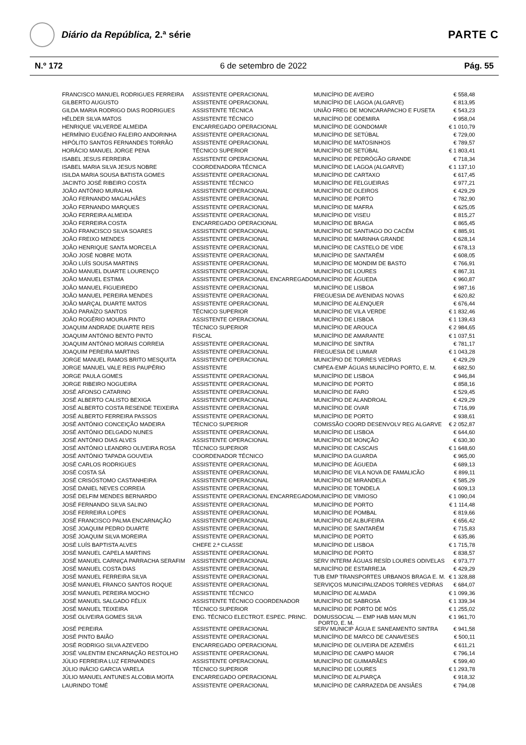Diário da República, 2.ª série
PARTE C
N.º 172 6 de setembro de 2022 Pág. 55
| FRANCISCO MANUEL RODRIGUES FERREIRA | ASSISTENTE OPERACIONAL | MUNICÍPIO DE AVEIRO | € 558,48 |
| GILBERTO AUGUSTO | ASSISTENTE OPERACIONAL | MUNICÍPIO DE LAGOA (ALGARVE) | € 813,95 |
| GILDA MARIA RODRIGO DIAS RODRIGUES | ASSISTENTE TÉCNICA | UNIÃO FREG DE MONCARAPACHO E FUSETA | € 543,23 |
| HÉLDER SILVA MATOS | ASSISTENTE TÉCNICO | MUNICÍPIO DE ODEMIRA | € 958,04 |
| HENRIQUE VALVERDE ALMEIDA | ENCARREGADO OPERACIONAL | MUNICÍPIO DE GONDOMAR | € 1 010,79 |
| HERMÍNIO EUGÉNIO FALEIRO ANDORINHA | ASSISTENTE OPERACIONAL | MUNICÍPIO DE SETÚBAL | € 729,00 |
| HIPÓLITO SANTOS FERNANDES TORRÃO | ASSISTENTE OPERACIONAL | MUNICÍPIO DE MATOSINHOS | € 789,57 |
| HORÁCIO MANUEL JORGE PENA | TÉCNICO SUPERIOR | MUNICÍPIO DE SETÚBAL | € 1 803,41 |
| ISABEL JESUS FERREIRA | ASSISTENTE OPERACIONAL | MUNICÍPIO DE PEDRÓGÃO GRANDE | € 718,34 |
| ISABEL MARIA SILVA JESUS NOBRE | COORDENADORA TÉCNICA | MUNICÍPIO DE LAGOA (ALGARVE) | € 1 137,10 |
| ISILDA MARIA SOUSA BATISTA GOMES | ASSISTENTE OPERACIONAL | MUNICÍPIO DE CARTAXO | € 617,45 |
| JACINTO JOSÉ RIBEIRO COSTA | ASSISTENTE TÉCNICO | MUNICÍPIO DE FELGUEIRAS | € 977,21 |
| JOÃO ANTÓNIO MURALHA | ASSISTENTE OPERACIONAL | MUNICÍPIO DE OLEIROS | € 429,29 |
| JOÃO FERNANDO MAGALHÃES | ASSISTENTE OPERACIONAL | MUNICÍPIO DE PORTO | € 782,90 |
| JOÃO FERNANDO MARQUES | ASSISTENTE OPERACIONAL | MUNICÍPIO DE MAFRA | € 625,05 |
| JOÃO FERREIRA ALMEIDA | ASSISTENTE OPERACIONAL | MUNICÍPIO DE VISEU | € 815,27 |
| JOÃO FERREIRA COSTA | ENCARREGADO OPERACIONAL | MUNICÍPIO DE BRAGA | € 865,45 |
| JOÃO FRANCISCO SILVA SOARES | ASSISTENTE OPERACIONAL | MUNICÍPIO DE SANTIAGO DO CACÉM | € 885,91 |
| JOÃO FREIXO MENDES | ASSISTENTE OPERACIONAL | MUNICÍPIO DE MARINHA GRANDE | € 628,14 |
| JOÃO HENRIQUE SANTA MORCELA | ASSISTENTE OPERACIONAL | MUNICÍPIO DE CASTELO DE VIDE | € 678,13 |
| JOÃO JOSÉ NOBRE MOTA | ASSISTENTE OPERACIONAL | MUNICÍPIO DE SANTARÉM | € 608,05 |
| JOÃO LUÍS SOUSA MARTINS | ASSISTENTE OPERACIONAL | MUNICÍPIO DE MONDIM DE BASTO | € 766,91 |
| JOÃO MANUEL DUARTE LOURENÇO | ASSISTENTE OPERACIONAL | MUNICÍPIO DE LOURES | € 867,31 |
| JOÃO MANUEL ESTIMA | ASSISTENTE OPERACIONAL ENCARREGADO | MUNICÍPIO DE ÁGUEDA | € 960,87 |
| JOÃO MANUEL FIGUEIREDO | ASSISTENTE OPERACIONAL | MUNICÍPIO DE LISBOA | € 987,16 |
| JOÃO MANUEL PEREIRA MENDES | ASSISTENTE OPERACIONAL | FREGUESIA DE AVENIDAS NOVAS | € 620,82 |
| JOÃO MARÇAL DUARTE MATOS | ASSISTENTE OPERACIONAL | MUNICÍPIO DE ALENQUER | € 676,44 |
| JOÃO PARAÍZO SANTOS | TÉCNICO SUPERIOR | MUNICÍPIO DE VILA VERDE | € 1 832,46 |
| JOÃO ROGÉRIO MOURA PINTO | ASSISTENTE OPERACIONAL | MUNICÍPIO DE LISBOA | € 1 139,43 |
| JOAQUIM ANDRADE DUARTE REIS | TÉCNICO SUPERIOR | MUNICÍPIO DE AROUCA | € 2 984,65 |
| JOAQUIM ANTÓNIO BENTO PINTO | FISCAL | MUNICÍPIO DE AMARANTE | € 1 037,51 |
| JOAQUIM ANTÓNIO MORAIS CORREIA | ASSISTENTE OPERACIONAL | MUNICÍPIO DE SINTRA | € 781,17 |
| JOAQUIM PEREIRA MARTINS | ASSISTENTE OPERACIONAL | FREGUESIA DE LUMIAR | € 1 043,28 |
| JORGE MANUEL RAMOS BRITO MESQUITA | ASSISTENTE OPERACIONAL | MUNICÍPIO DE TORRES VEDRAS | € 429,29 |
| JORGE MANUEL VALE REIS PAUPÉRIO | ASSISTENTE | CMPEA-EMP ÁGUAS MUNICÍPIO PORTO, E. M. | € 682,50 |
| JORGE PAULA GOMES | ASSISTENTE OPERACIONAL | MUNICÍPIO DE LISBOA | € 946,84 |
| JORGE RIBEIRO NOGUEIRA | ASSISTENTE OPERACIONAL | MUNICÍPIO DE PORTO | € 858,16 |
| JOSÉ AFONSO CATARINO | ASSISTENTE OPERACIONAL | MUNICÍPIO DE FARO | € 529,45 |
| JOSÉ ALBERTO CALISTO BEXIGA | ASSISTENTE OPERACIONAL | MUNICÍPIO DE ALANDROAL | € 429,29 |
| JOSÉ ALBERTO COSTA RESENDE TEIXEIRA | ASSISTENTE OPERACIONAL | MUNICÍPIO DE OVAR | € 716,99 |
| JOSÉ ALBERTO FERREIRA PASSOS | ASSISTENTE OPERACIONAL | MUNICÍPIO DE PORTO | € 938,61 |
| JOSÉ ANTÓNIO CONCEIÇÃO MADEIRA | TÉCNICO SUPERIOR | COMISSÃO COORD DESENVOLV REG ALGARVE | € 2 052,87 |
| JOSÉ ANTÓNIO DELGADO NUNES | ASSISTENTE OPERACIONAL | MUNICÍPIO DE LISBOA | € 644,60 |
| JOSÉ ANTÓNIO DIAS ALVES | ASSISTENTE OPERACIONAL | MUNICÍPIO DE MONÇÃO | € 630,30 |
| JOSÉ ANTÓNIO LEANDRO OLIVEIRA ROSA | TÉCNICO SUPERIOR | MUNICÍPIO DE CASCAIS | € 1 648,60 |
| JOSÉ ANTÓNIO TAPADA GOUVEIA | COORDENADOR TÉCNICO | MUNICÍPIO DA GUARDA | € 965,00 |
| JOSÉ CARLOS RODRIGUES | ASSISTENTE OPERACIONAL | MUNICÍPIO DE ÁGUEDA | € 689,13 |
| JOSÉ COSTA SÁ | ASSISTENTE OPERACIONAL | MUNICÍPIO DE VILA NOVA DE FAMALICÃO | € 899,11 |
| JOSÉ CRISÓSTOMO CASTANHEIRA | ASSISTENTE OPERACIONAL | MUNICÍPIO DE MIRANDELA | € 585,29 |
| JOSÉ DANIEL NEVES CORREIA | ASSISTENTE OPERACIONAL | MUNICÍPIO DE TONDELA | € 609,13 |
| JOSÉ DELFIM MENDES BERNARDO | ASSISTENTE OPERACIONAL ENCARREGADO | MUNICÍPIO DE VIMIOSO | € 1 090,04 |
| JOSÉ FERNANDO SILVA SALINO | ASSISTENTE OPERACIONAL | MUNICÍPIO DE PORTO | € 1 114,48 |
| JOSÉ FERREIRA LOPES | ASSISTENTE OPERACIONAL | MUNICÍPIO DE POMBAL | € 819,66 |
| JOSÉ FRANCISCO PALMA ENCARNAÇÃO | ASSISTENTE OPERACIONAL | MUNICÍPIO DE ALBUFEIRA | € 656,42 |
| JOSÉ JOAQUIM PEDRO DUARTE | ASSISTENTE OPERACIONAL | MUNICÍPIO DE SANTARÉM | € 715,83 |
| JOSÉ JOAQUIM SILVA MOREIRA | ASSISTENTE OPERACIONAL | MUNICÍPIO DE PORTO | € 635,86 |
| JOSÉ LUÍS BAPTISTA ALVES | CHEFE 2.ª CLASSE | MUNICÍPIO DE LISBOA | € 1 715,78 |
| JOSÉ MANUEL CAPELA MARTINS | ASSISTENTE OPERACIONAL | MUNICÍPIO DE PORTO | € 838,57 |
| JOSÉ MANUEL CARNIÇA PARRACHA SERAFIM | ASSISTENTE OPERACIONAL | SERV INTERM ÁGUAS RESÍD LOURES ODIVELAS | € 973,77 |
| JOSÉ MANUEL COSTA DIAS | ASSISTENTE OPERACIONAL | MUNICÍPIO DE ESTARREJA | € 429,29 |
| JOSÉ MANUEL FERREIRA SILVA | ASSISTENTE OPERACIONAL | TUB EMP TRANSPORTES URBANOS BRAGA E. M. | € 1 328,88 |
| JOSÉ MANUEL FRANCO SANTOS ROQUE | ASSISTENTE OPERACIONAL | SERVIÇOS MUNICIPALIZADOS TORRES VEDRAS | € 684,07 |
| JOSÉ MANUEL PEREIRA MOCHO | ASSISTENTE TÉCNICO | MUNICÍPIO DE ALMADA | € 1 099,36 |
| JOSÉ MANUEL SALGADO FÉLIX | ASSISTENTE TÉCNICO COORDENADOR | MUNICÍPIO DE SABROSA | € 1 339,34 |
| JOSÉ MANUEL TEIXEIRA | TÉCNICO SUPERIOR | MUNICÍPIO DE PORTO DE MÓS | € 1 255,02 |
| JOSÉ OLIVEIRA GOMES SILVA | ENG. TÉCNICO ELECTROT. ESPEC. PRINC. | DOMUSSOCIAL — EMP HAB MAN MUN PORTO, E. M. | € 1 961,70 |
| JOSÉ PEREIRA | ASSISTENTE OPERACIONAL | SERV MUNICIP ÁGUA E SANEAMENTO SINTRA | € 941,58 |
| JOSÉ PINTO BAIÃO | ASSISTENTE OPERACIONAL | MUNICÍPIO DE MARCO DE CANAVESES | € 500,11 |
| JOSÉ RODRIGO SILVA AZEVEDO | ENCARREGADO OPERACIONAL | MUNICÍPIO DE OLIVEIRA DE AZEMÉIS | € 611,21 |
| JOSÉ VALENTIM ENCARNAÇÃO RESTOLHO | ASSISTENTE OPERACIONAL | MUNICÍPIO DE CAMPO MAIOR | € 796,14 |
| JÚLIO FERREIRA LUZ FERNANDES | ASSISTENTE OPERACIONAL | MUNICÍPIO DE GUIMARÃES | € 599,40 |
| JÚLIO INÁCIO GARCIA VARELA | TÉCNICO SUPERIOR | MUNICÍPIO DE LOURES | € 1 293,78 |
| JÚLIO MANUEL ANTUNES ALCOBIA MOITA | ENCARREGADO OPERACIONAL | MUNICÍPIO DE ALPIARÇA | € 918,32 |
| LAURINDO TOMÉ | ASSISTENTE OPERACIONAL | MUNICÍPIO DE CARRAZEDA DE ANSIÃES | € 794,08 |